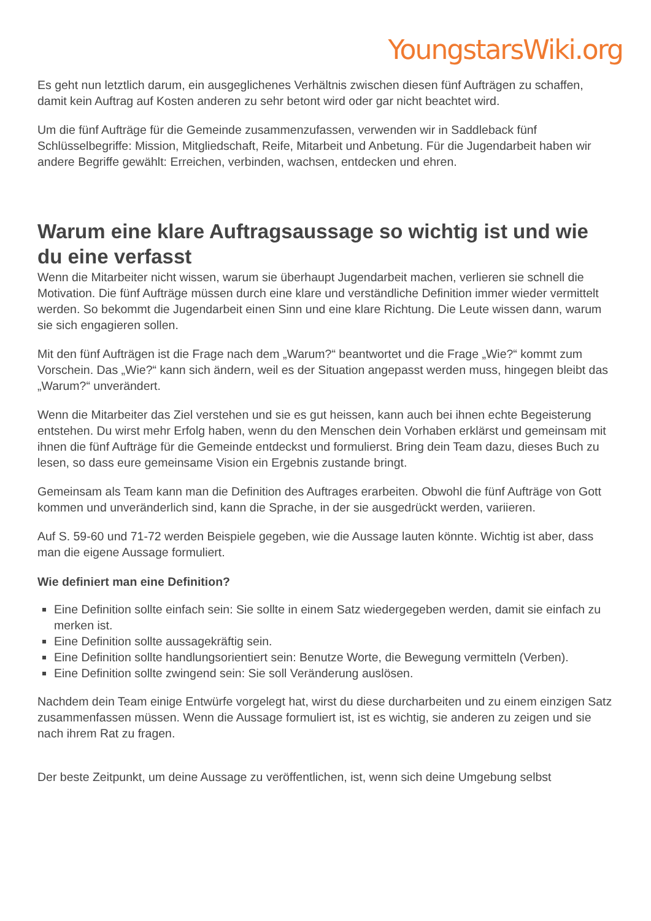YoungstarsWiki.org
Es geht nun letztlich darum, ein ausgeglichenes Verhältnis zwischen diesen fünf Aufträgen zu schaffen, damit kein Auftrag auf Kosten anderen zu sehr betont wird oder gar nicht beachtet wird.
Um die fünf Aufträge für die Gemeinde zusammenzufassen, verwenden wir in Saddleback fünf Schlüsselbegriffe: Mission, Mitgliedschaft, Reife, Mitarbeit und Anbetung. Für die Jugendarbeit haben wir andere Begriffe gewählt: Erreichen, verbinden, wachsen, entdecken und ehren.
Warum eine klare Auftragsaussage so wichtig ist und wie du eine verfasst
Wenn die Mitarbeiter nicht wissen, warum sie überhaupt Jugendarbeit machen, verlieren sie schnell die Motivation. Die fünf Aufträge müssen durch eine klare und verständliche Definition immer wieder vermittelt werden. So bekommt die Jugendarbeit einen Sinn und eine klare Richtung. Die Leute wissen dann, warum sie sich engagieren sollen.
Mit den fünf Aufträgen ist die Frage nach dem „Warum?“ beantwortet und die Frage „Wie?“ kommt zum Vorschein. Das „Wie?“ kann sich ändern, weil es der Situation angepasst werden muss, hingegen bleibt das „Warum?“ unverändert.
Wenn die Mitarbeiter das Ziel verstehen und sie es gut heissen, kann auch bei ihnen echte Begeisterung entstehen. Du wirst mehr Erfolg haben, wenn du den Menschen dein Vorhaben erklärst und gemeinsam mit ihnen die fünf Aufträge für die Gemeinde entdeckst und formulierst. Bring dein Team dazu, dieses Buch zu lesen, so dass eure gemeinsame Vision ein Ergebnis zustande bringt.
Gemeinsam als Team kann man die Definition des Auftrages erarbeiten. Obwohl die fünf Aufträge von Gott kommen und unveränderlich sind, kann die Sprache, in der sie ausgedrückt werden, variieren.
Auf S. 59-60 und 71-72 werden Beispiele gegeben, wie die Aussage lauten könnte. Wichtig ist aber, dass man die eigene Aussage formuliert.
Wie definiert man eine Definition?
Eine Definition sollte einfach sein: Sie sollte in einem Satz wiedergegeben werden, damit sie einfach zu merken ist.
Eine Definition sollte aussagekräftig sein.
Eine Definition sollte handlungsorientiert sein: Benutze Worte, die Bewegung vermitteln (Verben).
Eine Definition sollte zwingend sein: Sie soll Veränderung auslösen.
Nachdem dein Team einige Entwürfe vorgelegt hat, wirst du diese durcharbeiten und zu einem einzigen Satz zusammenfassen müssen. Wenn die Aussage formuliert ist, ist es wichtig, sie anderen zu zeigen und sie nach ihrem Rat zu fragen.
Der beste Zeitpunkt, um deine Aussage zu veröffentlichen, ist, wenn sich deine Umgebung selbst